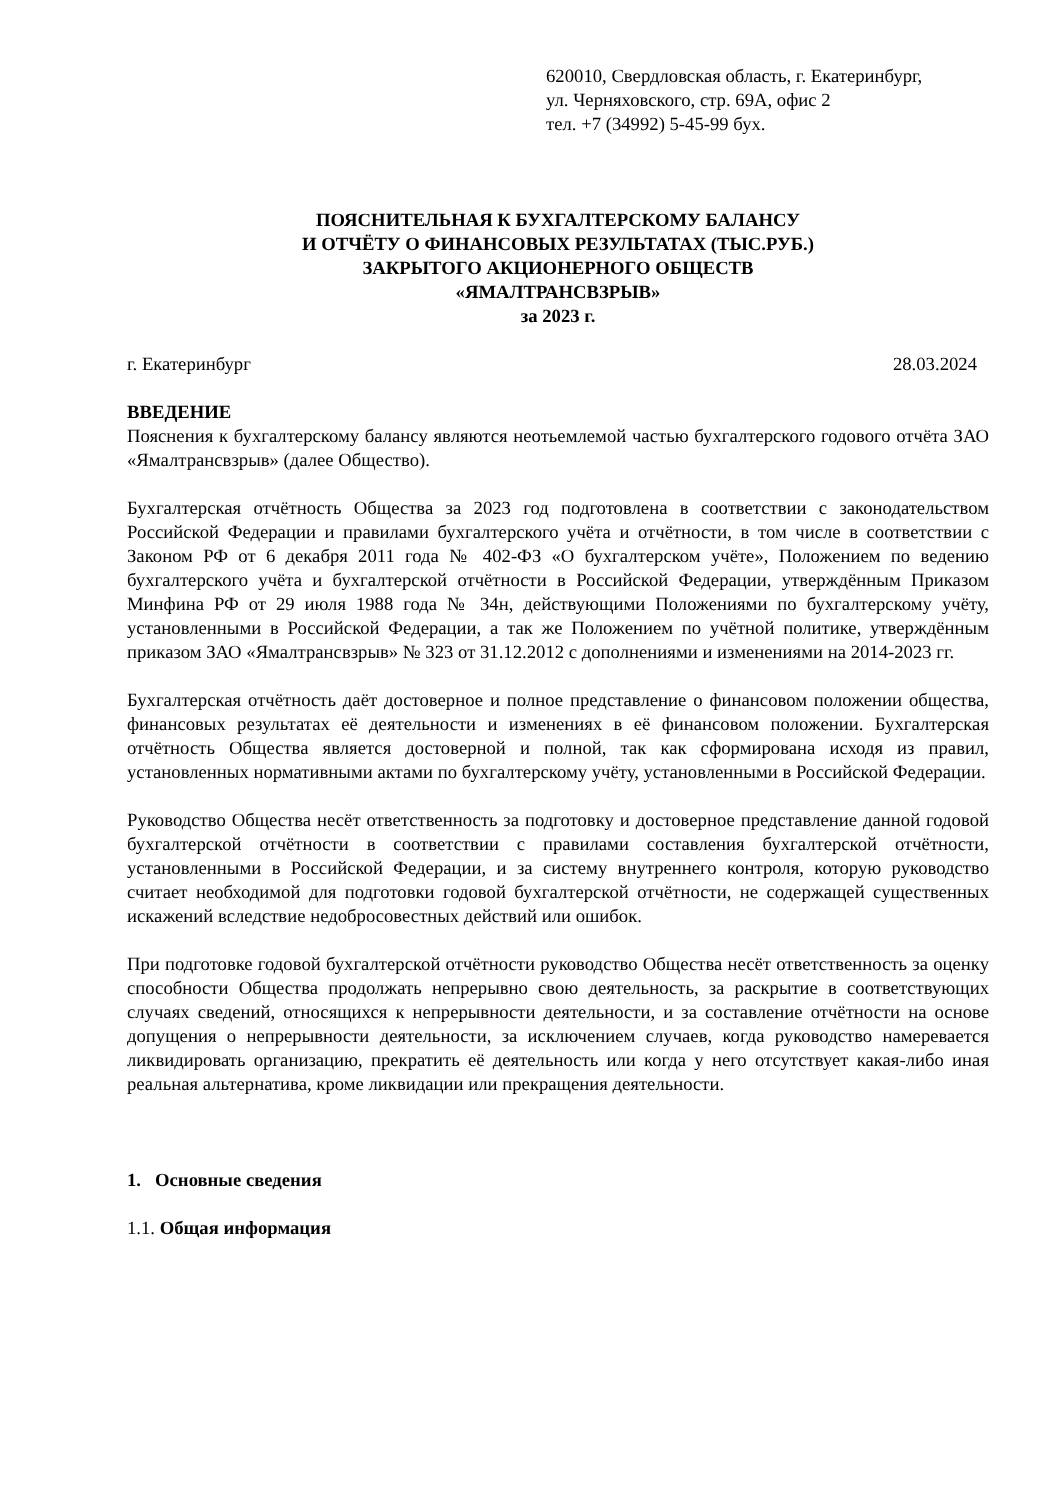620010, Свердловская область, г. Екатеринбург,
ул. Черняховского, стр. 69А, офис 2
тел. +7 (34992) 5-45-99 бух.
ПОЯСНИТЕЛЬНАЯ К БУХГАЛТЕРСКОМУ БАЛАНСУ
И ОТЧЁТУ О ФИНАНСОВЫХ РЕЗУЛЬТАТАХ (ТЫС.РУБ.)
ЗАКРЫТОГО АКЦИОНЕРНОГО ОБЩЕСТВ
«ЯМАЛТРАНСВЗРЫВ»
за 2023 г.
г. Екатеринбург 28.03.2024
ВВЕДЕНИЕ
Пояснения к бухгалтерскому балансу являются неотьемлемой частью бухгалтерского годового отчёта ЗАО «Ямалтрансвзрыв» (далее Общество).
Бухгалтерская отчётность Общества за 2023 год подготовлена в соответствии с законодательством Российской Федерации и правилами бухгалтерского учёта и отчётности, в том числе в соответствии с Законом РФ от 6 декабря 2011 года № 402-ФЗ «О бухгалтерском учёте», Положением по ведению бухгалтерского учёта и бухгалтерской отчётности в Российской Федерации, утверждённым Приказом Минфина РФ от 29 июля 1988 года № 34н, действующими Положениями по бухгалтерскому учёту, установленными в Российской Федерации, а так же Положением по учётной политике, утверждённым приказом ЗАО «Ямалтрансвзрыв» № 323 от 31.12.2012 с дополнениями и изменениями на 2014-2023 гг.
Бухгалтерская отчётность даёт достоверное и полное представление о финансовом положении общества, финансовых результатах её деятельности и изменениях в её финансовом положении. Бухгалтерская отчётность Общества является достоверной и полной, так как сформирована исходя из правил, установленных нормативными актами по бухгалтерскому учёту, установленными в Российской Федерации.
Руководство Общества несёт ответственность за подготовку и достоверное представление данной годовой бухгалтерской отчётности в соответствии с правилами составления бухгалтерской отчётности, установленными в Российской Федерации, и за систему внутреннего контроля, которую руководство считает необходимой для подготовки годовой бухгалтерской отчётности, не содержащей существенных искажений вследствие недобросовестных действий или ошибок.
При подготовке годовой бухгалтерской отчётности руководство Общества несёт ответственность за оценку способности Общества продолжать непрерывно свою деятельность, за раскрытие в соответствующих случаях сведений, относящихся к непрерывности деятельности, и за составление отчётности на основе допущения о непрерывности деятельности, за исключением случаев, когда руководство намеревается ликвидировать организацию, прекратить её деятельность или когда у него отсутствует какая-либо иная реальная альтернатива, кроме ликвидации или прекращения деятельности.
1. Основные сведения
1.1. Общая информация